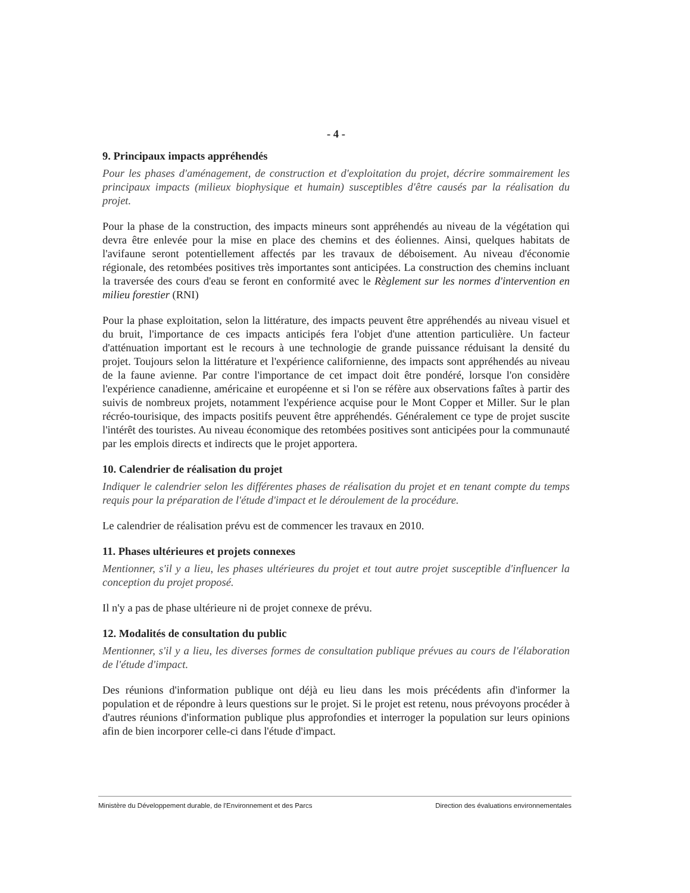- 4 -
9. Principaux impacts appréhendés
Pour les phases d'aménagement, de construction et d'exploitation du projet, décrire sommairement les principaux impacts (milieux biophysique et humain) susceptibles d'être causés par la réalisation du projet.
Pour la phase de la construction, des impacts mineurs sont appréhendés au niveau de la végétation qui devra être enlevée pour la mise en place des chemins et des éoliennes. Ainsi, quelques habitats de l'avifaune seront potentiellement affectés par les travaux de déboisement. Au niveau d'économie régionale, des retombées positives très importantes sont anticipées. La construction des chemins incluant la traversée des cours d'eau se feront en conformité avec le Règlement sur les normes d'intervention en milieu forestier (RNI)
Pour la phase exploitation, selon la littérature, des impacts peuvent être appréhendés au niveau visuel et du bruit, l'importance de ces impacts anticipés fera l'objet d'une attention particulière. Un facteur d'atténuation important est le recours à une technologie de grande puissance réduisant la densité du projet. Toujours selon la littérature et l'expérience californienne, des impacts sont appréhendés au niveau de la faune avienne. Par contre l'importance de cet impact doit être pondéré, lorsque l'on considère l'expérience canadienne, américaine et européenne et si l'on se réfère aux observations faîtes à partir des suivis de nombreux projets, notamment l'expérience acquise pour le Mont Copper et Miller. Sur le plan récréo-tourisique, des impacts positifs peuvent être appréhendés. Généralement ce type de projet suscite l'intérêt des touristes. Au niveau économique des retombées positives sont anticipées pour la communauté par les emplois directs et indirects que le projet apportera.
10. Calendrier de réalisation du projet
Indiquer le calendrier selon les différentes phases de réalisation du projet et en tenant compte du temps requis pour la préparation de l'étude d'impact et le déroulement de la procédure.
Le calendrier de réalisation prévu est de commencer les travaux en 2010.
11. Phases ultérieures et projets connexes
Mentionner, s'il y a lieu, les phases ultérieures du projet et tout autre projet susceptible d'influencer la conception du projet proposé.
Il n'y a pas de phase ultérieure ni de projet connexe de prévu.
12. Modalités de consultation du public
Mentionner, s'il y a lieu, les diverses formes de consultation publique prévues au cours de l'élaboration de l'étude d'impact.
Des réunions d'information publique ont déjà eu lieu dans les mois précédents afin d'informer la population et de répondre à leurs questions sur le projet. Si le projet est retenu, nous prévoyons procéder à d'autres réunions d'information publique plus approfondies et interroger la population sur leurs opinions afin de bien incorporer celle-ci dans l'étude d'impact.
Ministère du Développement durable, de l'Environnement et des Parcs Direction des évaluations environnementales